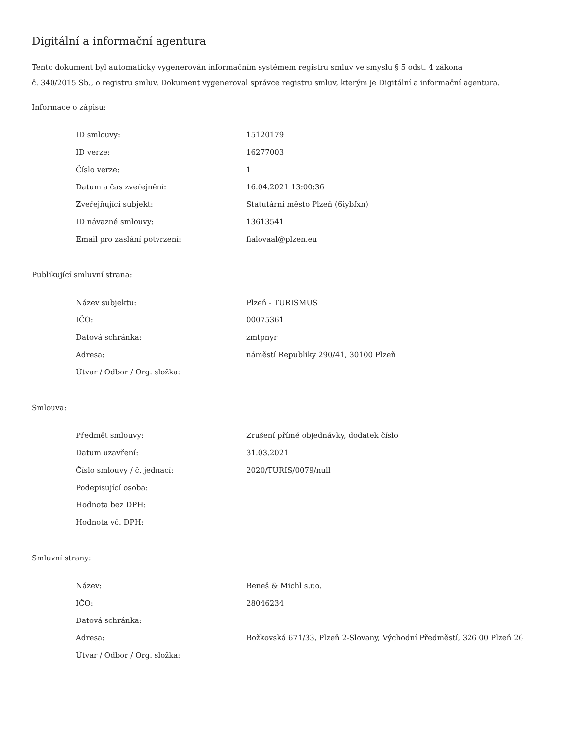Digitální a informační agentura
Tento dokument byl automaticky vygenerován informačním systémem registru smluv ve smyslu § 5 odst. 4 zákona
č. 340/2015 Sb., o registru smluv. Dokument vygeneroval správce registru smluv, kterým je Digitální a informační agentura.
Informace o zápisu:
| ID smlouvy: | 15120179 |
| ID verze: | 16277003 |
| Číslo verze: | 1 |
| Datum a čas zveřejnění: | 16.04.2021 13:00:36 |
| Zveřejňující subjekt: | Statutární město Plzeň (6iybfxn) |
| ID návazné smlouvy: | 13613541 |
| Email pro zaslání potvrzení: | fialovaal@plzen.eu |
Publikující smluvní strana:
| Název subjektu: | Plzeň - TURISMUS |
| IČO: | 00075361 |
| Datová schránka: | zmtpnyr |
| Adresa: | náměstí Republiky 290/41, 30100 Plzeň |
| Útvar / Odbor / Org. složka: | |
Smlouva:
| Předmět smlouvy: | Zrušení přímé objednávky, dodatek číslo |
| Datum uzavření: | 31.03.2021 |
| Číslo smlouvy / č. jednací: | 2020/TURIS/0079/null |
| Podepisující osoba: | |
| Hodnota bez DPH: | |
| Hodnota vč. DPH: | |
Smluvní strany:
| Název: | Beneš & Michl s.r.o. |
| IČO: | 28046234 |
| Datová schránka: | |
| Adresa: | Božkovská 671/33, Plzeň 2-Slovany, Východní Předměstí, 326 00 Plzeň 26 |
| Útvar / Odbor / Org. složka: | |